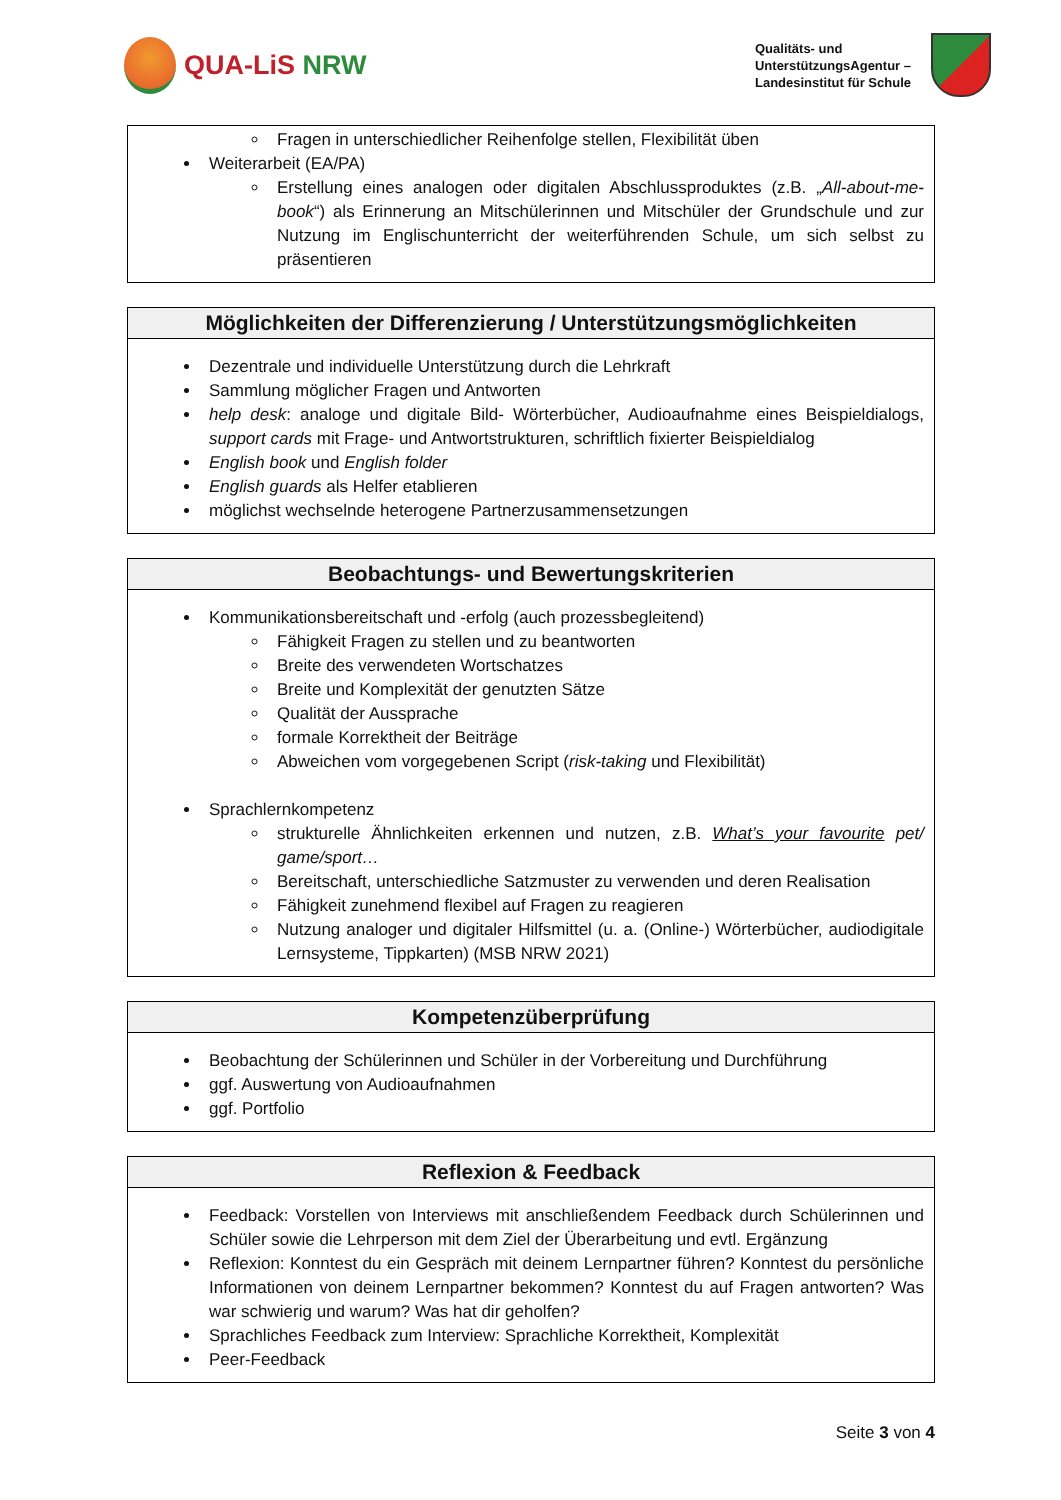QUA-LiS NRW
Qualitäts- und
UnterstützungsAgentur –
Landesinstitut für Schule
Fragen in unterschiedlicher Reihenfolge stellen, Flexibilität üben
Weiterarbeit (EA/PA)
Erstellung eines analogen oder digitalen Abschlussproduktes (z.B. „All-about-me-book“) als Erinnerung an Mitschülerinnen und Mitschüler der Grundschule und zur Nutzung im Englischunterricht der weiterführenden Schule, um sich selbst zu präsentieren
Möglichkeiten der Differenzierung / Unterstützungsmöglichkeiten
Dezentrale und individuelle Unterstützung durch die Lehrkraft
Sammlung möglicher Fragen und Antworten
help desk: analoge und digitale Bild- Wörterbücher, Audioaufnahme eines Beispieldialogs, support cards mit Frage- und Antwortstrukturen, schriftlich fixierter Beispieldialog
English book und English folder
English guards als Helfer etablieren
möglichst wechselnde heterogene Partnerzusammensetzungen
Beobachtungs- und Bewertungskriterien
Kommunikationsbereitschaft und -erfolg (auch prozessbegleitend)
Fähigkeit Fragen zu stellen und zu beantworten
Breite des verwendeten Wortschatzes
Breite und Komplexität der genutzten Sätze
Qualität der Aussprache
formale Korrektheit der Beiträge
Abweichen vom vorgegebenen Script (risk-taking und Flexibilität)
Sprachlernkompetenz
strukturelle Ähnlichkeiten erkennen und nutzen, z.B. What’s your favourite pet/ game/sport…
Bereitschaft, unterschiedliche Satzmuster zu verwenden und deren Realisation
Fähigkeit zunehmend flexibel auf Fragen zu reagieren
Nutzung analoger und digitaler Hilfsmittel (u. a. (Online-) Wörterbücher, audiodigitale Lernsysteme, Tippkarten) (MSB NRW 2021)
Kompetenzüberprüfung
Beobachtung der Schülerinnen und Schüler in der Vorbereitung und Durchführung
ggf. Auswertung von Audioaufnahmen
ggf. Portfolio
Reflexion & Feedback
Feedback: Vorstellen von Interviews mit anschließendem Feedback durch Schülerinnen und Schüler sowie die Lehrperson mit dem Ziel der Überarbeitung und evtl. Ergänzung
Reflexion: Konntest du ein Gespräch mit deinem Lernpartner führen? Konntest du persönliche Informationen von deinem Lernpartner bekommen? Konntest du auf Fragen antworten? Was war schwierig und warum? Was hat dir geholfen?
Sprachliches Feedback zum Interview: Sprachliche Korrektheit, Komplexität
Peer-Feedback
Seite 3 von 4